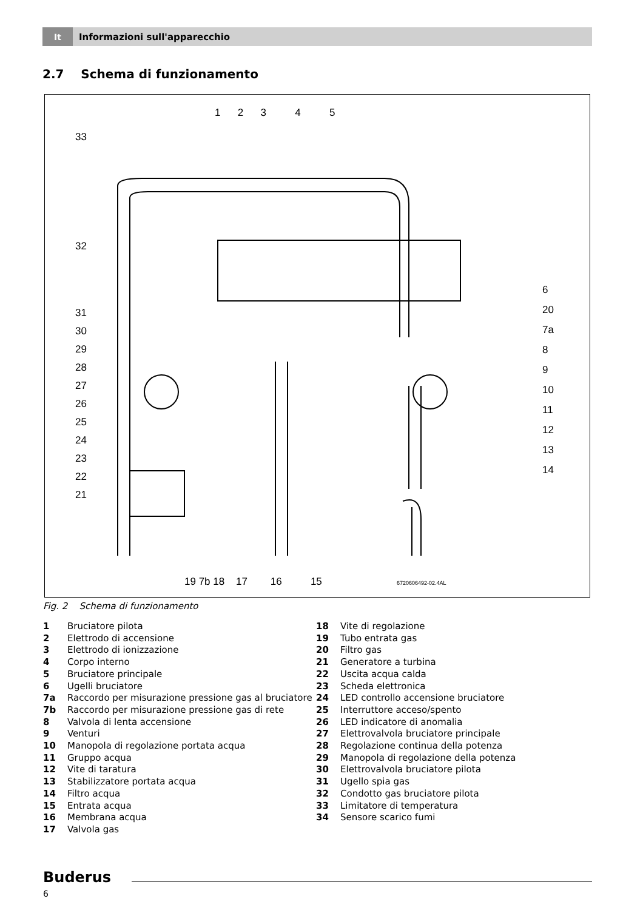It
Informazioni sull'apparecchio
2.7 Schema di funzionamento
1 2 3 4 5
33
32
31
30
29
28
27
26
25
24
23
22
21
6
20
7a
8
9
10
11
12
13
14
19 7b 18 17 16 15
6720606492-02.4AL
Fig. 2 Schema di funzionamento
1 Bruciatore pilota
2 Elettrodo di accensione
3 Elettrodo di ionizzazione
4 Corpo interno
5 Bruciatore principale
6 Ugelli bruciatore
7a Raccordo per misurazione pressione gas al bruciatore
7b Raccordo per misurazione pressione gas di rete
8 Valvola di lenta accensione
9 Venturi
10 Manopola di regolazione portata acqua
11 Gruppo acqua
12 Vite di taratura
13 Stabilizzatore portata acqua
14 Filtro acqua
15 Entrata acqua
16 Membrana acqua
17 Valvola gas
18 Vite di regolazione
19 Tubo entrata gas
20 Filtro gas
21 Generatore a turbina
22 Uscita acqua calda
23 Scheda elettronica
24 LED controllo accensione bruciatore
25 Interruttore acceso/spento
26 LED indicatore di anomalia
27 Elettrovalvola bruciatore principale
28 Regolazione continua della potenza
29 Manopola di regolazione della potenza
30 Elettrovalvola bruciatore pilota
31 Ugello spia gas
32 Condotto gas bruciatore pilota
33 Limitatore di temperatura
34 Sensore scarico fumi
Buderus
6